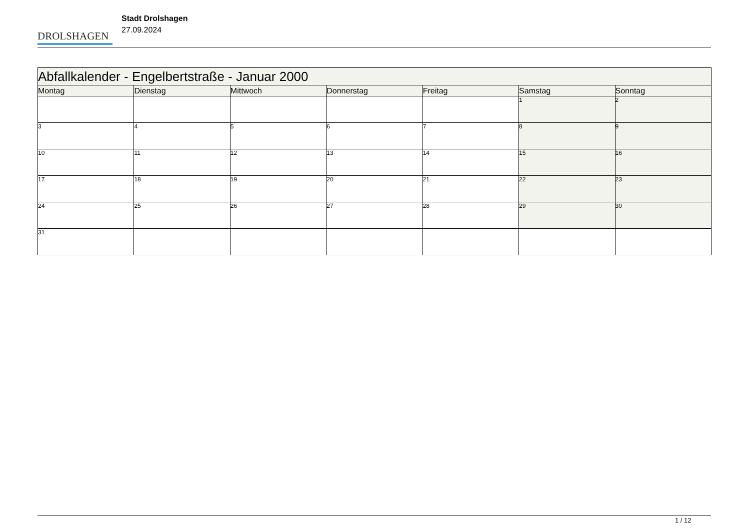DROLSHAGEN
Stadt Drolshagen
27.09.2024
| Abfallkalender - Engelbertstraße - Januar 2000 | | | | | | |
| --- | --- | --- | --- | --- | --- | --- |
| Montag | Dienstag | Mittwoch | Donnerstag | Freitag | Samstag | Sonntag |
| | | | | | 1 | 2 |
| 3 | 4 | 5 | 6 | 7 | 8 | 9 |
| 10 | 11 | 12 | 13 | 14 | 15 | 16 |
| 17 | 18 | 19 | 20 | 21 | 22 | 23 |
| 24 | 25 | 26 | 27 | 28 | 29 | 30 |
| 31 | | | | | | |
1 / 12